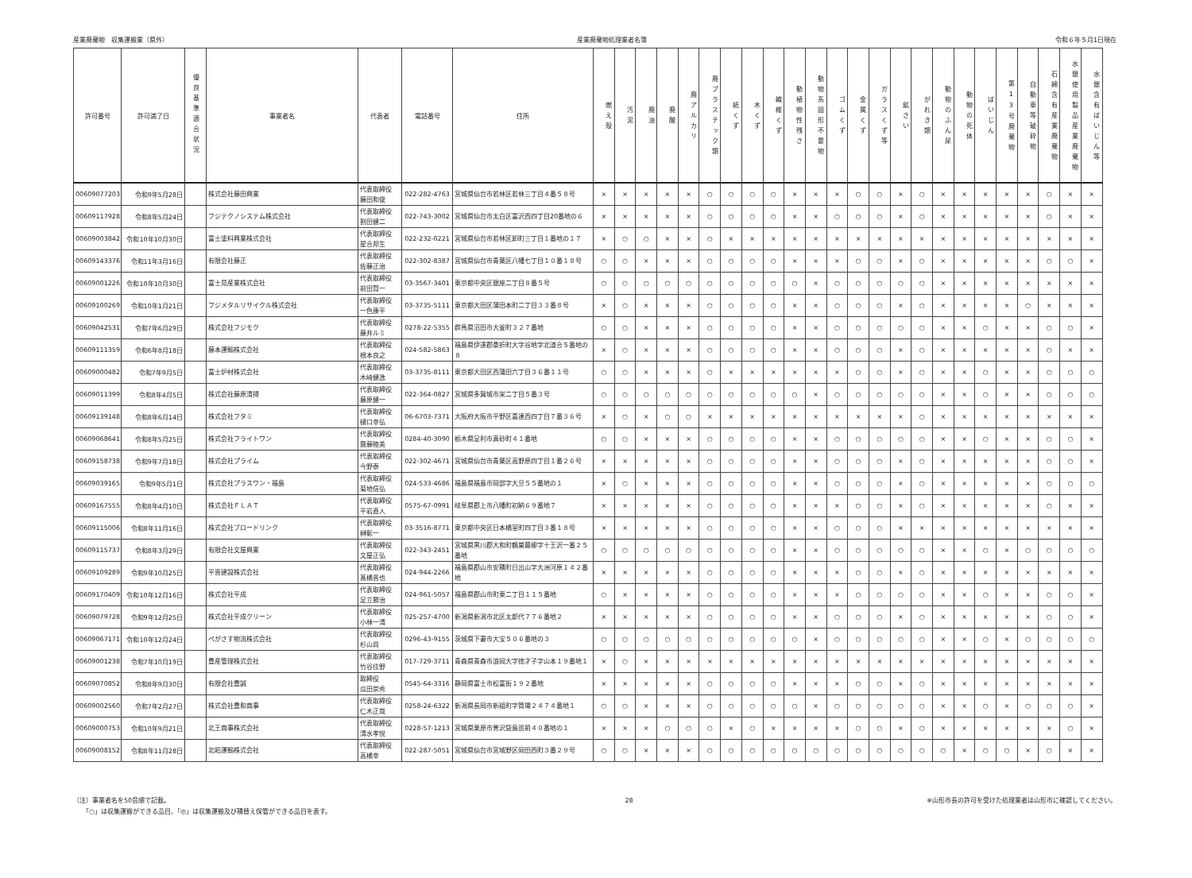産業廃棄物　収集運搬業（県外） 産業廃棄物処理業者名簿 令和６年５月1日現在
| 許可番号 | 許可満了日 | 優良基準適合状況 | 事業者名 | 代表者 | 電話番号 | 住所 | 燃え殻 | 汚泥 | 廃油 | 廃酸 | 廃アルカリ | 廃プラスチック類 | 紙くず | 木くず | 繊維くず | 動植物性残さ | 動物系固形不要物 | ゴムくず | 金属くず | ガラスくず等 | 鉱さい | がれき類 | 動物のふん尿 | 動物の死体 | ばいじん | 第13号廃棄物 | 自動車等破砕物 | 石綿含有産業廃棄物 | 水銀使用製品産業廃棄物 | 水銀含有ばいじん等 |
| --- | --- | --- | --- | --- | --- | --- | --- | --- | --- | --- | --- | --- | --- | --- | --- | --- | --- | --- | --- | --- | --- | --- | --- | --- | --- | --- | --- | --- | --- | --- |
| 00609077203 | 令和9年5月28日 | | 株式会社藤田興業 | 代表取締役 藤田和俊 | 022-282-4763 | 宮城県仙台市若林区若林三丁目４番５８号 | × | × | × | × | × | ○ | ○ | ○ | ○ | × | × | × | ○ | ○ | × | ○ | × | × | × | × | × | ○ | × | × |
| 00609117928 | 令和8年5月24日 | | フジテクノシステム株式会社 | 代表取締役 割田健二 | 022-743-3002 | 宮城県仙台市太白区富沢西四丁目20番地の６ | × | × | × | × | × | ○ | ○ | ○ | ○ | × | × | ○ | ○ | ○ | × | ○ | × | × | × | × | × | ○ | × | × |
| 00609003842 | 令和10年10月30日 | | 富士塗料興業株式会社 | 代表取締役 星合邦生 | 022-232-0221 | 宮城県仙台市若林区卸町三丁目１番地の１７ | × | ○ | ○ | × | × | ○ | × | × | × | × | × | × | × | × | × | × | × | × | × | × | × | × | × | × |
| 00609143376 | 令和11年3月16日 | | 有限会社藤正 | 代表取締役 佐藤正治 | 022-302-8387 | 宮城県仙台市青葉区八幡七丁目１０番１８号 | ○ | ○ | × | × | × | ○ | ○ | ○ | ○ | × | × | × | ○ | ○ | × | ○ | × | × | × | × | × | ○ | ○ | × |
| 00609001226 | 令和10年10月30日 | | 富士見産業株式会社 | 代表取締役 前田賢一 | 03-3567-3401 | 東京都中央区銀座二丁目８番５号 | ○ | ○ | ○ | ○ | ○ | ○ | ○ | ○ | ○ | ○ | × | ○ | ○ | ○ | ○ | ○ | × | × | × | × | × | × | × | × |
| 00609100269 | 令和10年1月21日 | | フジメタルリサイクル株式会社 | 代表取締役 一色康平 | 03-3735-5111 | 東京都大田区蒲田本町二丁目３３番８号 | × | ○ | × | × | × | ○ | ○ | ○ | ○ | × | × | ○ | ○ | ○ | × | ○ | × | × | × | × | ○ | × | × | × |
| 00609042531 | 令和7年6月29日 | | 株式会社フジモク | 代表取締役 藤井ルミ | 0278-22-5355 | 群馬県沼田市大釜町３２７番地 | ○ | ○ | × | × | × | ○ | ○ | ○ | ○ | × | × | ○ | ○ | ○ | ○ | ○ | × | × | ○ | × | × | ○ | ○ | × |
| 00609111359 | 令和6年8月18日 | | 藤本運輸株式会社 | 代表取締役 根本良之 | 024-582-5863 | 福島県伊達郡桑折町大字谷地字北道合５番地の８ | × | ○ | × | × | × | ○ | ○ | ○ | ○ | × | × | ○ | ○ | ○ | × | ○ | × | × | × | × | × | ○ | × | × |
| 00609000482 | 令和7年9月5日 | | 富士炉材株式会社 | 代表取締役 木﨑健逸 | 03-3735-8111 | 東京都大田区西蒲田六丁目３６番１１号 | ○ | ○ | × | × | × | ○ | × | × | × | × | × | × | ○ | ○ | × | ○ | × | × | ○ | × | × | ○ | ○ | ○ |
| 00609011399 | 令和8年4月5日 | | 株式会社藤原清掃 | 代表取締役 藤原健一 | 022-364-0827 | 宮城県多賀城市栄二丁目５番３号 | ○ | ○ | ○ | ○ | ○ | ○ | ○ | ○ | ○ | ○ | × | ○ | ○ | ○ | ○ | ○ | × | × | ○ | × | × | ○ | ○ | ○ |
| 00609139148 | 令和8年6月14日 | | 株式会社フタミ | 代表取締役 樋口幸弘 | 06-6703-7371 | 大阪府大阪市平野区喜連西四丁目７番３６号 | × | ○ | × | ○ | ○ | × | × | × | × | × | × | × | × | × | × | ○ | × | × | × | × | × | × | × | × |
| 00609068641 | 令和8年5月25日 | | 株式会社フライトワン | 代表取締役 齋藤睦美 | 0284-40-3090 | 栃木県足利市真砂町４１番地 | ○ | ○ | × | × | × | ○ | ○ | ○ | ○ | × | × | ○ | ○ | ○ | ○ | ○ | × | × | ○ | × | × | ○ | ○ | × |
| 00609158738 | 令和9年7月18日 | | 株式会社プライム | 代表取締役 今野泰 | 022-302-4671 | 宮城県仙台市青葉区高野原四丁目１番２６号 | × | × | × | × | × | ○ | ○ | ○ | ○ | × | × | ○ | ○ | ○ | × | ○ | × | × | × | × | × | ○ | ○ | × |
| 00609039165 | 令和9年5月1日 | | 株式会社プラスワン・福島 | 代表取締役 菊地信弘 | 024-533-4686 | 福島県福島市岡部字大旦５５番地の１ | × | ○ | × | × | × | ○ | ○ | ○ | ○ | × | × | ○ | ○ | ○ | × | ○ | × | × | × | × | × | ○ | ○ | ○ |
| 00609167555 | 令和8年4月10日 | | 株式会社ＦＬＡＴ | 代表取締役 平岩直人 | 0575-67-0991 | 岐阜県郡上市八幡町初納６９番地７ | × | × | × | × | × | ○ | ○ | ○ | ○ | × | × | × | ○ | ○ | × | ○ | × | × | × | × | × | ○ | × | × |
| 00609115006 | 令和8年11月16日 | | 株式会社ブロードリンク | 代表取締役 榊彰一 | 03-3516-8771 | 東京都中央区日本橋室町四丁目３番１８号 | × | × | × | × | × | ○ | ○ | ○ | ○ | × | × | ○ | ○ | ○ | × | × | × | × | × | × | × | × | × | × |
| 00609115737 | 令和8年3月29日 | | 有限会社文屋興業 | 代表取締役 文屋正弘 | 022-343-2451 | 宮城県黒川郡大和町鶴巣幕柳字十王沢一番２５番地 | ○ | ○ | ○ | ○ | ○ | ○ | ○ | ○ | ○ | × | × | ○ | ○ | ○ | ○ | ○ | × | × | ○ | × | ○ | ○ | ○ | ○ |
| 00609109289 | 令和9年10月25日 | | 平晋建設株式会社 | 代表取締役 髙橋晋也 | 024-944-2266 | 福島県郡山市安積町日出山字大洲河原１４２番地 | × | × | × | × | × | ○ | ○ | ○ | ○ | × | × | × | ○ | ○ | × | ○ | × | × | × | × | × | × | × | × |
| 00609170409 | 令和10年12月16日 | | 株式会社平成 | 代表取締役 足立勝治 | 024-961-5057 | 福島県郡山市町東二丁目１１５番地 | ○ | × | × | × | × | ○ | ○ | ○ | ○ | × | × | × | ○ | ○ | ○ | ○ | × | × | ○ | × | × | ○ | ○ | × |
| 00609079728 | 令和9年12月25日 | | 株式会社平成クリーン | 代表取締役 小林一清 | 025-257-4700 | 新潟県新潟市北区太郎代７７６番地２ | × | × | × | × | × | ○ | ○ | ○ | ○ | × | × | ○ | ○ | ○ | × | ○ | × | × | × | × | × | ○ | ○ | × |
| 00609067171 | 令和10年12月24日 | | ぺがさす物流株式会社 | 代表取締役 杉山尚 | 0296-43-9155 | 茨城県下妻市大宝５０６番地の３ | ○ | ○ | ○ | ○ | ○ | ○ | ○ | ○ | ○ | ○ | × | ○ | ○ | ○ | ○ | ○ | × | × | ○ | × | ○ | ○ | ○ | ○ |
| 00609001238 | 令和7年10月19日 | | 豊産管理株式会社 | 代表取締役 竹谷佳野 | 017-729-3711 | 青森県青森市浪岡大字徳才子字山本１９番地１ | × | ○ | × | × | × | × | × | × | × | × | × | × | × | × | × | × | × | × | × | × | × | × | × | × |
| 00609070852 | 令和8年9月30日 | | 有限会社豊誠 | 取締役 瓜田崇秀 | 0545-64-3316 | 静岡県富士市松富街１９２番地 | × | × | × | × | × | ○ | ○ | ○ | ○ | × | × | × | ○ | ○ | × | ○ | × | × | × | × | × | × | × | × |
| 00609002560 | 令和7年2月27日 | | 株式会社豊和商事 | 代表取締役 仁木正哉 | 0258-24-6322 | 新潟県長岡市新組町字筒場２４７４番地１ | ○ | ○ | × | × | × | ○ | ○ | ○ | ○ | ○ | × | ○ | ○ | ○ | ○ | ○ | × | × | ○ | × | ○ | ○ | ○ | × |
| 00609000753 | 令和10年9月21日 | | 北王商事株式会社 | 代表取締役 清水孝悦 | 0228-57-1213 | 宮城県栗原市鶯沢袋島巡前４０番地の１ | × | × | × | ○ | ○ | ○ | × | ○ | × | × | × | × | ○ | ○ | × | ○ | × | × | × | × | × | × | ○ | × |
| 00609008152 | 令和8年11月28日 | | 北昭運輸株式会社 | 代表取締役 高橋幸 | 022-287-5051 | 宮城県仙台市宮城野区岡田西町３番２９号 | ○ | ○ | × | × | × | ○ | ○ | ○ | ○ | ○ | ○ | ○ | ○ | ○ | ○ | ○ | ○ | × | ○ | ○ | × | ○ | × | × |
（注）事業者名を50音順で記載。
　　「○」は収集運搬ができる品目、「◎」は収集運搬及び積替え保管ができる品目を表す。
28 ※山形市長の許可を受けた処理業者は山形市に確認してください。